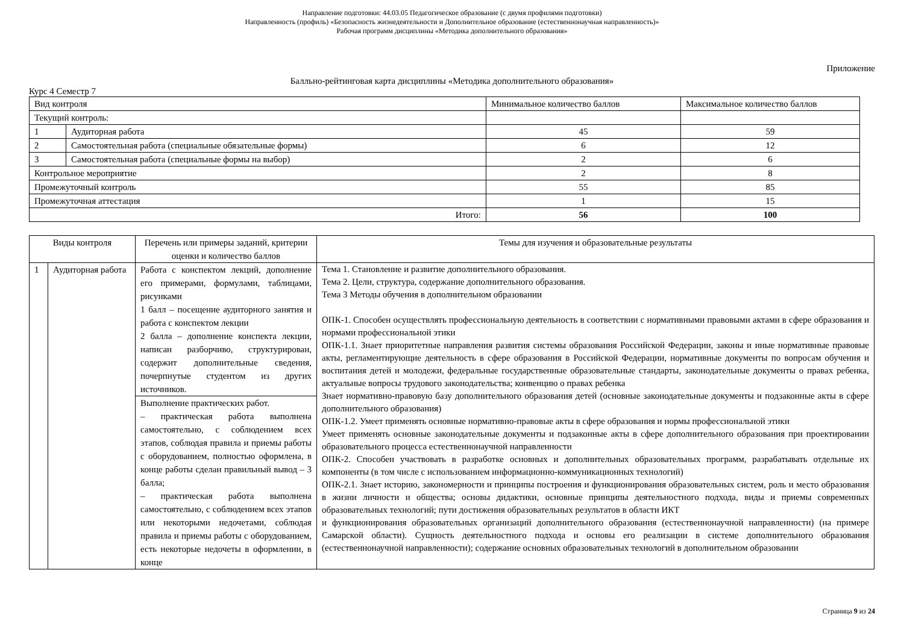Направление подготовки: 44.03.05 Педагогическое образование (с двумя профилями подготовки)
Направленность (профиль) «Безопасность жизнедеятельности и Дополнительное образование (естественнонаучная направленность)»
Рабочая программ дисциплины «Методика дополнительного образования»
Приложение
Балльно-рейтинговая карта дисциплины «Методика дополнительного образования»
Курс 4 Семестр 7
| Вид контроля | | Минимальное количество баллов | Максимальное количество баллов |
| --- | --- | --- | --- |
| Текущий контроль: | | | |
| 1 | Аудиторная работа | 45 | 59 |
| 2 | Самостоятельная работа (специальные обязательные формы) | 6 | 12 |
| 3 | Самостоятельная работа (специальные формы на выбор) | 2 | 6 |
| Контрольное мероприятие | | 2 | 8 |
| Промежуточный контроль | | 55 | 85 |
| Промежуточная аттестация | | 1 | 15 |
| Итого: | | 56 | 100 |
| Виды контроля | | Перечень или примеры заданий, критерии оценки и количество баллов | Темы для изучения и образовательные результаты |
| --- | --- | --- | --- |
| 1 | Аудиторная работа | Работа с конспектом лекций, дополнение его примерами, формулами, таблицами, рисунками 1 балл – посещение аудиторного занятия и работа с конспектом лекции 2 балла – дополнение конспекта лекции, написан разборчиво, структурирован, содержит дополнительные сведения, почерпнутые студентом из других источников. | Тема 1. Становление и развитие дополнительного образования. Тема 2. Цели, структура, содержание дополнительного образования. Тема 3 Методы обучения в дополнительном образовании ОПК-1. Способен осуществлять профессиональную деятельность в соответствии с нормативными правовыми актами в сфере образования и нормами профессиональной этики ОПК-1.1. Знает приоритетные направления развития системы образования Российской Федерации, законы и иные нормативные правовые акты, регламентирующие деятельность в сфере образования в Российской Федерации, нормативные документы по вопросам обучения и воспитания детей и молодежи, федеральные государственные образовательные стандарты, законодательные документы о правах ребенка, актуальные вопросы трудового законодательства; конвенцию о правах ребенка Знает нормативно-правовую базу дополнительного образования детей (основные законодательные документы и подзаконные акты в сфере дополнительного образования) ОПК-1.2. Умеет применять основные нормативно-правовые акты в сфере образования и нормы профессиональной этики Умеет применять основные законодательные документы и подзаконные акты в сфере дополнительного образования при проектировании образовательного процесса естественнонаучной направленности ОПК-2. Способен участвовать в разработке основных и дополнительных образовательных программ, разрабатывать отдельные их компоненты (в том числе с использованием информационно-коммуникационных технологий) ОПК-2.1. Знает историю, закономерности и принципы построения и функционирования образовательных систем, роль и место образования в жизни личности и общества; основы дидактики, основные принципы деятельностного подхода, виды и приемы современных образовательных технологий; пути достижения образовательных результатов в области ИКТ и функционирования образовательных организаций дополнительного образования (естественнонаучной направленности) (на примере Самарской области). Сущность деятельностного подхода и основы его реализации в системе дополнительного образования (естественнонаучной направленности); содержание основных образовательных технологий в дополнительном образовании |
| | | Выполнение практических работ. – практическая работа выполнена самостоятельно, с соблюдением всех этапов, соблюдая правила и приемы работы с оборудованием, полностью оформлена, в конце работы сделан правильный вывод – 3 балла; – практическая работа выполнена самостоятельно, с соблюдением всех этапов или некоторыми недочетами, соблюдая правила и приемы работы с оборудованием, есть некоторые недочеты в оформлении, в конце | |
Страница 9 из 24